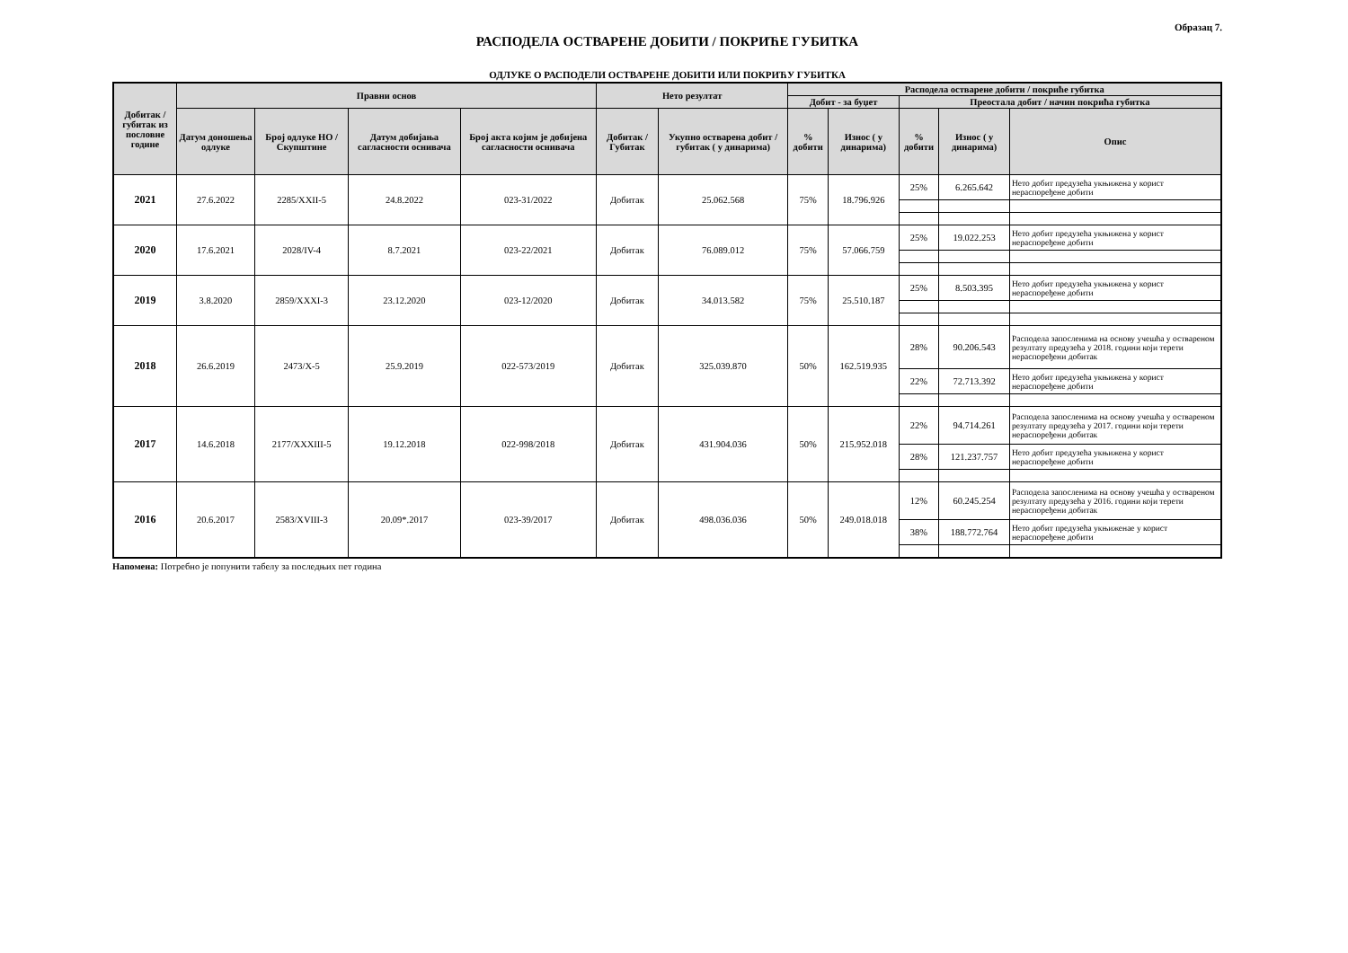Образац 7.
РАСПОДЕЛА ОСТВАРЕНЕ ДОБИТИ / ПОКРИЋЕ ГУБИТКА
ОДЛУКЕ О РАСПОДЕЛИ ОСТВАРЕНЕ ДОБИТИ ИЛИ ПОКРИЋУ ГУБИТКА
| Добитак / губитак из пословне године | Правни основ | | | | Нето резултат | | Расподела остварене добити / покриће губитка | | | | |
| --- | --- | --- | --- | --- | --- | --- | --- | --- | --- | --- | --- |
| | | | | | | | Добит - за буџет | | Преостала добит / начин покрића губитка | | |
| | Датум доношења одлуке | Број одлуке НО / Скупштине | Датум добијања сагласности оснивача | Број акта којим је добијена сагласности оснивача | Добитак / Губитак | Укупно остварена добит / губитак ( у динарима) | % добити | Износ ( у динарима) | % добити | Износ ( у динарима) | Опис |
| 2021 | 27.6.2022 | 2285/XXII-5 | 24.8.2022 | 023-31/2022 | Добитак | 25.062.568 | 75% | 18.796.926 | 25% | 6.265.642 | Нето добит предузећа укњижена у корист нераспоређене добити |
| 2020 | 17.6.2021 | 2028/IV-4 | 8.7.2021 | 023-22/2021 | Добитак | 76.089.012 | 75% | 57.066.759 | 25% | 19.022.253 | Нето добит предузећа укњижена у корист нераспоређене добити |
| 2019 | 3.8.2020 | 2859/XXXI-3 | 23.12.2020 | 023-12/2020 | Добитак | 34.013.582 | 75% | 25.510.187 | 25% | 8.503.395 | Нето добит предузећа укњижена у корист нераспоређене добити |
| 2018 | 26.6.2019 | 2473/X-5 | 25.9.2019 | 022-573/2019 | Добитак | 325.039.870 | 50% | 162.519.935 | 28% | 90.206.543 | Расподела запосленима на основу учешћа у оствареном резултату предузећа у 2018. години који терети нераспоређени добитак |
| | | | | | | | | | 22% | 72.713.392 | Нето добит предузећа укњижена у корист нераспоређене добити |
| 2017 | 14.6.2018 | 2177/XXXIII-5 | 19.12.2018 | 022-998/2018 | Добитак | 431.904.036 | 50% | 215.952.018 | 22% | 94.714.261 | Расподела запосленима на основу учешћа у оствареном резултату предузећа у 2017. години који терети нераспоређени добитак |
| | | | | | | | | | 28% | 121.237.757 | Нето добит предузећа укњижена у корист нераспоређене добити |
| 2016 | 20.6.2017 | 2583/XVIII-3 | 20.09*.2017 | 023-39/2017 | Добитак | 498.036.036 | 50% | 249.018.018 | 12% | 60.245.254 | Расподела запосленима на основу учешћа у оствареном резултату предузећа у 2016. години који терети нераспоређени добитак |
| | | | | | | | | | 38% | 188.772.764 | Нето добит предузећа укњиженае у корист нераспоређене добити |
Напомена: Потребно је попунити табелу за последњих пет година